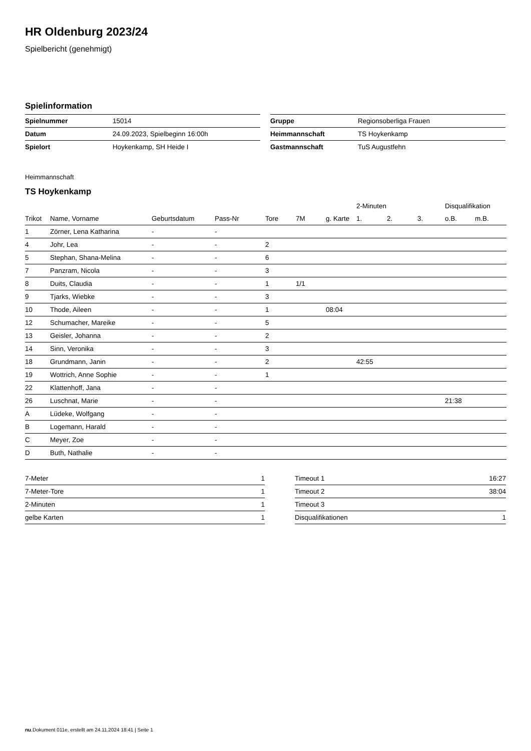HR Oldenburg 2023/24
Spielbericht (genehmigt)
Spielinformation
| Spielnummer | 15014 |
| Datum | 24.09.2023, Spielbeginn 16:00h |
| Spielort | Hoykenkamp, SH Heide I |
| Gruppe | Regionsoberliga Frauen |
| Heimmannschaft | TS Hoykenkamp |
| Gastmannschaft | TuS Augustfehn |
Heimmannschaft
TS Hoykenkamp
| | | | | | | | 2-Minuten | | | Disqualifikation | |
| --- | --- | --- | --- | --- | --- | --- | --- | --- | --- | --- | --- |
| Trikot | Name, Vorname | Geburtsdatum | Pass-Nr | Tore | 7M | g. Karte | 1. | 2. | 3. | o.B. | m.B. |
| 1 | Zörner, Lena Katharina | - | - | | | | | | | | |
| 4 | Johr, Lea | - | - | 2 | | | | | | | |
| 5 | Stephan, Shana-Melina | - | - | 6 | | | | | | | |
| 7 | Panzram, Nicola | - | - | 3 | | | | | | | |
| 8 | Duits, Claudia | - | - | 1 | 1/1 | | | | | | |
| 9 | Tjarks, Wiebke | - | - | 3 | | | | | | | |
| 10 | Thode, Aileen | - | - | 1 | | 08:04 | | | | | |
| 12 | Schumacher, Mareike | - | - | 5 | | | | | | | |
| 13 | Geisler, Johanna | - | - | 2 | | | | | | | |
| 14 | Sinn, Veronika | - | - | 3 | | | | | | | |
| 18 | Grundmann, Janin | - | - | 2 | | | 42:55 | | | | |
| 19 | Wottrich, Anne Sophie | - | - | 1 | | | | | | | |
| 22 | Klattenhoff, Jana | - | - | | | | | | | | |
| 26 | Luschnat, Marie | - | - | | | | | | | 21:38 | |
| A | Lüdeke, Wolfgang | - | - | | | | | | | | |
| B | Logemann, Harald | - | - | | | | | | | | |
| C | Meyer, Zoe | - | - | | | | | | | | |
| D | Buth, Nathalie | - | - | | | | | | | | |
| 7-Meter | 1 |
| 7-Meter-Tore | 1 |
| 2-Minuten | 1 |
| gelbe Karten | 1 |
| Timeout 1 | 16:27 |
| Timeout 2 | 38:04 |
| Timeout 3 | |
| Disqualifikationen | 1 |
nu.Dokument 011e, erstellt am 24.11.2024 18:41 | Seite 1